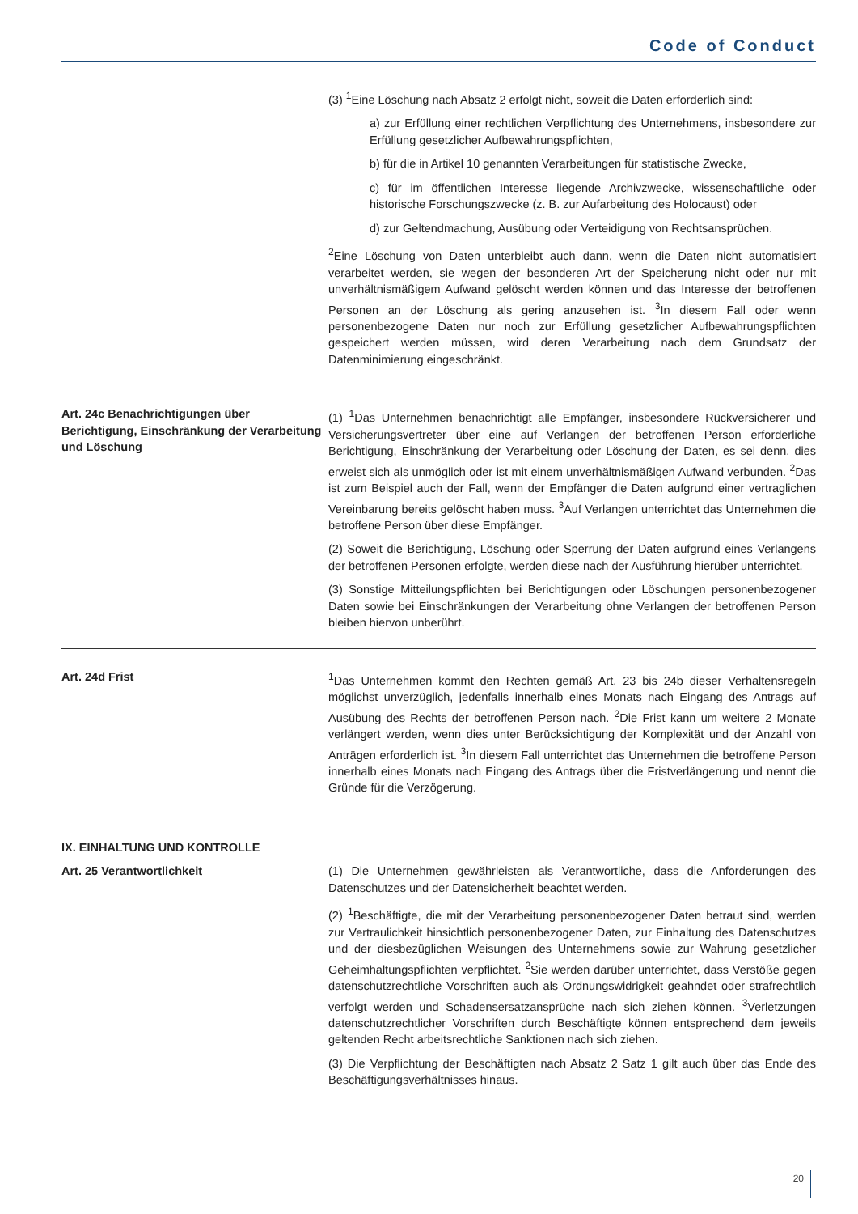Code of Conduct
(3) <sup>1</sup>Eine Löschung nach Absatz 2 erfolgt nicht, soweit die Daten erforderlich sind:
a) zur Erfüllung einer rechtlichen Verpflichtung des Unternehmens, insbesondere zur Erfüllung gesetzlicher Aufbewahrungspflichten,
b) für die in Artikel 10 genannten Verarbeitungen für statistische Zwecke,
c) für im öffentlichen Interesse liegende Archivzwecke, wissenschaftliche oder historische Forschungszwecke (z. B. zur Aufarbeitung des Holocaust) oder
d) zur Geltendmachung, Ausübung oder Verteidigung von Rechtsansprüchen.
<sup>2</sup> Eine Löschung von Daten unterbleibt auch dann, wenn die Daten nicht automatisiert verarbeitet werden, sie wegen der besonderen Art der Speicherung nicht oder nur mit unverhältnismäßigem Aufwand gelöscht werden können und das Interesse der betroffenen Personen an der Löschung als gering anzusehen ist. <sup>3</sup>In diesem Fall oder wenn personenbezogene Daten nur noch zur Erfüllung gesetzlicher Aufbewahrungspflichten gespeichert werden müssen, wird deren Verarbeitung nach dem Grundsatz der Datenminimierung eingeschränkt.
Art. 24c Benachrichtigungen über Berichtigung, Einschränkung der Verarbeitung und Löschung
(1) <sup>1</sup>Das Unternehmen benachrichtigt alle Empfänger, insbesondere Rückversicherer und Versicherungsvertreter über eine auf Verlangen der betroffenen Person erforderliche Berichtigung, Einschränkung der Verarbeitung oder Löschung der Daten, es sei denn, dies erweist sich als unmöglich oder ist mit einem unverhältnismäßigen Aufwand verbunden. <sup>2</sup>Das ist zum Beispiel auch der Fall, wenn der Empfänger die Daten aufgrund einer vertraglichen Vereinbarung bereits gelöscht haben muss. <sup>3</sup>Auf Verlangen unterrichtet das Unternehmen die betroffene Person über diese Empfänger.
(2) Soweit die Berichtigung, Löschung oder Sperrung der Daten aufgrund eines Verlangens der betroffenen Personen erfolgte, werden diese nach der Ausführung hierüber unterrichtet.
(3) Sonstige Mitteilungspflichten bei Berichtigungen oder Löschungen personenbezogener Daten sowie bei Einschränkungen der Verarbeitung ohne Verlangen der betroffenen Person bleiben hiervon unberührt.
Art. 24d Frist <sup>1</sup> Das Unternehmen kommt den Rechten gemäß Art. 23 bis 24b dieser Verhaltensregeln möglichst unverzüglich, jedenfalls innerhalb eines Monats nach Eingang des Antrags auf Ausübung des Rechts der betroffenen Person nach. <sup>2</sup>Die Frist kann um weitere 2 Monate verlängert werden, wenn dies unter Berücksichtigung der Komplexität und der Anzahl von Anträgen erforderlich ist. <sup>3</sup>In diesem Fall unterrichtet das Unternehmen die betroffene Person innerhalb eines Monats nach Eingang des Antrags über die Fristverlängerung und nennt die Gründe für die Verzögerung.
IX. EINHALTUNG UND KONTROLLE
Art. 25 Verantwortlichkeit (1) Die Unternehmen gewährleisten als Verantwortliche, dass die Anforderungen des Datenschutzes und der Datensicherheit beachtet werden.
(2) <sup>1</sup>Beschäftigte, die mit der Verarbeitung personenbezogener Daten betraut sind, werden zur Vertraulichkeit hinsichtlich personenbezogener Daten, zur Einhaltung des Datenschutzes und der diesbezüglichen Weisungen des Unternehmens sowie zur Wahrung gesetzlicher Geheimhaltungspflichten verpflichtet. <sup>2</sup>Sie werden darüber unterrichtet, dass Verstöße gegen datenschutzrechtliche Vorschriften auch als Ordnungswidrigkeit geahndet oder strafrechtlich verfolgt werden und Schadensersatzansprüche nach sich ziehen können. <sup>3</sup>Verletzungen datenschutzrechtlicher Vorschriften durch Beschäftigte können entsprechend dem jeweils geltenden Recht arbeitsrechtliche Sanktionen nach sich ziehen.
(3) Die Verpflichtung der Beschäftigten nach Absatz 2 Satz 1 gilt auch über das Ende des Beschäftigungsverhältnisses hinaus.
20